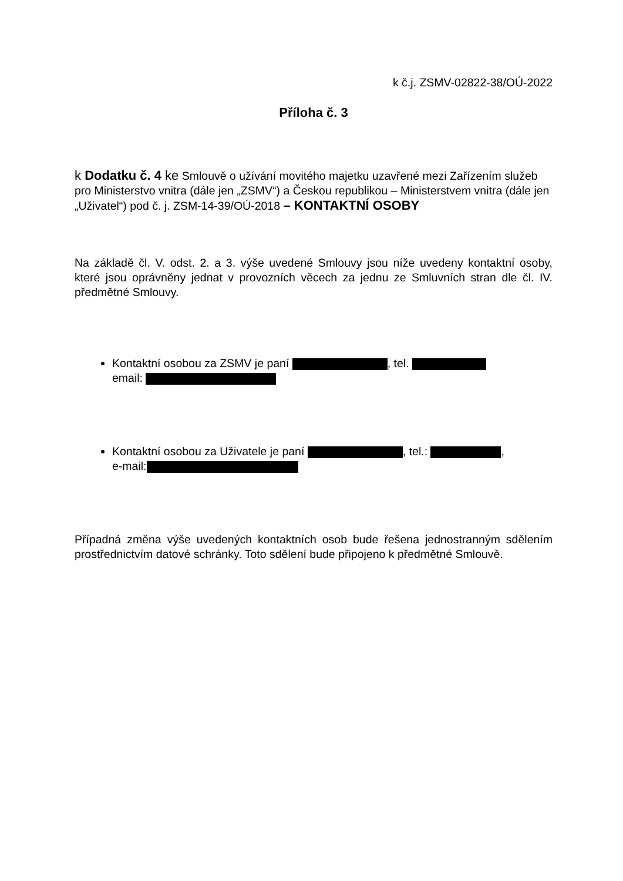k č.j. ZSMV-02822-38/OÚ-2022
Příloha č. 3
k Dodatku č. 4 ke Smlouvě o užívání movitého majetku uzavřené mezi Zařízením služeb pro Ministerstvo vnitra (dále jen „ZSMV“) a Českou republikou – Ministerstvem vnitra (dále jen „Uživatel“) pod č. j. ZSM-14-39/OÚ-2018 – KONTAKTNÍ OSOBY
Na základě čl. V. odst. 2. a 3. výše uvedené Smlouvy jsou níže uvedeny kontaktní osoby, které jsou oprávněny jednat v provozních věcech za jednu ze Smluvních stran dle čl. IV. předmětné Smlouvy.
Kontaktní osobou za ZSMV je paní , tel.
email:
Kontaktní osobou za Uživatele je paní , tel.: ,
e-mail:
Případná změna výše uvedených kontaktních osob bude řešena jednostranným sdělením prostřednictvím datové schránky. Toto sdělení bude připojeno k předmětné Smlouvě.